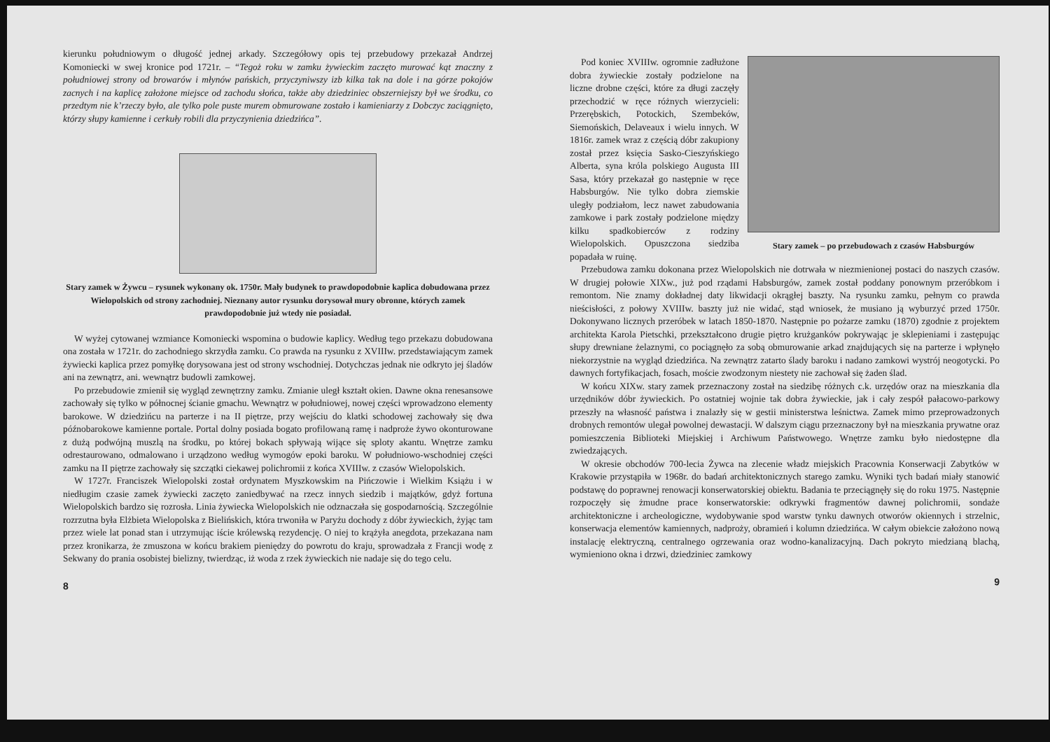kierunku południowym o długość jednej arkady. Szczegółowy opis tej przebudowy przekazał Andrzej Komoniecki w swej kronice pod 1721r. – “Tegoż roku w zamku żywieckim zaczęto murować kąt znaczny z południowej strony od browarów i młynów pańskich, przyczyniwszy izb kilka tak na dole i na górze pokojów zacnych i na kaplicę założone miejsce od zachodu słońca, także aby dziedziniec obszerniejszy był we środku, co przedtym nie k’rzeczy było, ale tylko pole puste murem obmurowane zostało i kamieniarzy z Dobczyc zaciągnięto, którzy słupy kamienne i cerkuły robili dla przyczynienia dziedzińca”.
Stary zamek w Żywcu – rysunek wykonany ok. 1750r. Mały budynek to prawdopodobnie kaplica dobudowana przez Wielopolskich od strony zachodniej. Nieznany autor rysunku dorysował mury obronne, których zamek prawdopodobnie już wtedy nie posiadał.
W wyżej cytowanej wzmiance Komoniecki wspomina o budowie kaplicy. Według tego przekazu dobudowana ona została w 1721r. do zachodniego skrzydła zamku. Co prawda na rysunku z XVIIIw. przedstawiającym zamek żywiecki kaplica przez pomyłkę dorysowana jest od strony wschodniej. Dotychczas jednak nie odkryto jej śladów ani na zewnątrz, ani. wewnątrz budowli zamkowej.
Po przebudowie zmienił się wygląd zewnętrzny zamku. Zmianie uległ kształt okien. Dawne okna renesansowe zachowały się tylko w północnej ścianie gmachu. Wewnątrz w południowej, nowej części wprowadzono elementy barokowe. W dziedzińcu na parterze i na II piętrze, przy wejściu do klatki schodowej zachowały się dwa późnobarokowe kamienne portale. Portal dolny posiada bogato profilowaną ramę i nadproże żywo okonturowane z dużą podwójną muszlą na środku, po której bokach spływają wijące się sploty akantu. Wnętrze zamku odrestaurowano, odmalowano i urządzono według wymogów epoki baroku. W południowo-wschodniej części zamku na II piętrze zachowały się szczątki ciekawej polichromii z końca XVIIIw. z czasów Wielopolskich.
W 1727r. Franciszek Wielopolski został ordynatem Myszkowskim na Pińczowie i Wielkim Książu i w niedługim czasie zamek żywiecki zaczęto zaniedbywać na rzecz innych siedzib i majątków, gdyż fortuna Wielopolskich bardzo się rozrosła. Linia żywiecka Wielopolskich nie odznaczała się gospodarnością. Szczególnie rozrzutna była Elżbieta Wielopolska z Bielińskich, która trwoniła w Paryżu dochody z dóbr żywieckich, żyjąc tam przez wiele lat ponad stan i utrzymując iście królewską rezydencję. O niej to krążyła anegdota, przekazana nam przez kronikarza, że zmuszona w końcu brakiem pieniędzy do powrotu do kraju, sprowadzała z Francji wodę z Sekwany do prania osobistej bielizny, twierdząc, iż woda z rzek żywieckich nie nadaje się do tego celu.
8
Stary zamek – po przebudowach z czasów Habsburgów
Pod koniec XVIIIw. ogromnie zadłużone dobra żywieckie zostały podzielone na liczne drobne części, które za długi zaczęły przechodzić w ręce różnych wierzycieli: Przerębskich, Potockich, Szembeków, Siemońskich, Delaveaux i wielu innych. W 1816r. zamek wraz z częścią dóbr zakupiony został przez księcia Sasko-Cieszyńskiego Alberta, syna króla polskiego Augusta III Sasa, który przekazał go następnie w ręce Habsburgów. Nie tylko dobra ziemskie uległy podziałom, lecz nawet zabudowania zamkowe i park zostały podzielone między kilku spadkobierców z rodziny Wielopolskich. Opuszczona siedziba popadała w ruinę.
Przebudowa zamku dokonana przez Wielopolskich nie dotrwała w niezmienionej postaci do naszych czasów. W drugiej połowie XIXw., już pod rządami Habsburgów, zamek został poddany ponownym przeróbkom i remontom. Nie znamy dokładnej daty likwidacji okrągłej baszty. Na rysunku zamku, pełnym co prawda nieścisłości, z połowy XVIIIw. baszty już nie widać, stąd wniosek, że musiano ją wyburzyć przed 1750r. Dokonywano licznych przeróbek w latach 1850-1870. Następnie po pożarze zamku (1870) zgodnie z projektem architekta Karola Pietschki, przekształcono drugie piętro krużganków pokrywając je sklepieniami i zastępując słupy drewniane żelaznymi, co pociągnęło za sobą obmurowanie arkad znajdujących się na parterze i wpłynęło niekorzystnie na wygląd dziedzińca. Na zewnątrz zatarto ślady baroku i nadano zamkowi wystrój neogotycki. Po dawnych fortyfikacjach, fosach, moście zwodzonym niestety nie zachował się żaden ślad.
W końcu XIXw. stary zamek przeznaczony został na siedzibę różnych c.k. urzędów oraz na mieszkania dla urzędników dóbr żywieckich. Po ostatniej wojnie tak dobra żywieckie, jak i cały zespół pałacowo-parkowy przeszły na własność państwa i znalazły się w gestii ministerstwa leśnictwa. Zamek mimo przeprowadzonych drobnych remontów ulegał powolnej dewastacji. W dalszym ciągu przeznaczony był na mieszkania prywatne oraz pomieszczenia Biblioteki Miejskiej i Archiwum Państwowego. Wnętrze zamku było niedostępne dla zwiedzających.
W okresie obchodów 700-lecia Żywca na zlecenie władz miejskich Pracownia Konserwacji Zabytków w Krakowie przystąpiła w 1968r. do badań architektonicznych starego zamku. Wyniki tych badań miały stanowić podstawę do poprawnej renowacji konserwatorskiej obiektu. Badania te przeciągnęły się do roku 1975. Następnie rozpoczęły się żmudne prace konserwatorskie: odkrywki fragmentów dawnej polichromii, sondaże architektoniczne i archeologiczne, wydobywanie spod warstw tynku dawnych otworów okiennych i strzelnic, konserwacja elementów kamiennych, nadproży, obramień i kolumn dziedzińca. W całym obiekcie założono nową instalację elektryczną, centralnego ogrzewania oraz wodno-kanalizacyjną. Dach pokryto miedzianą blachą, wymieniono okna i drzwi, dziedziniec zamkowy
9